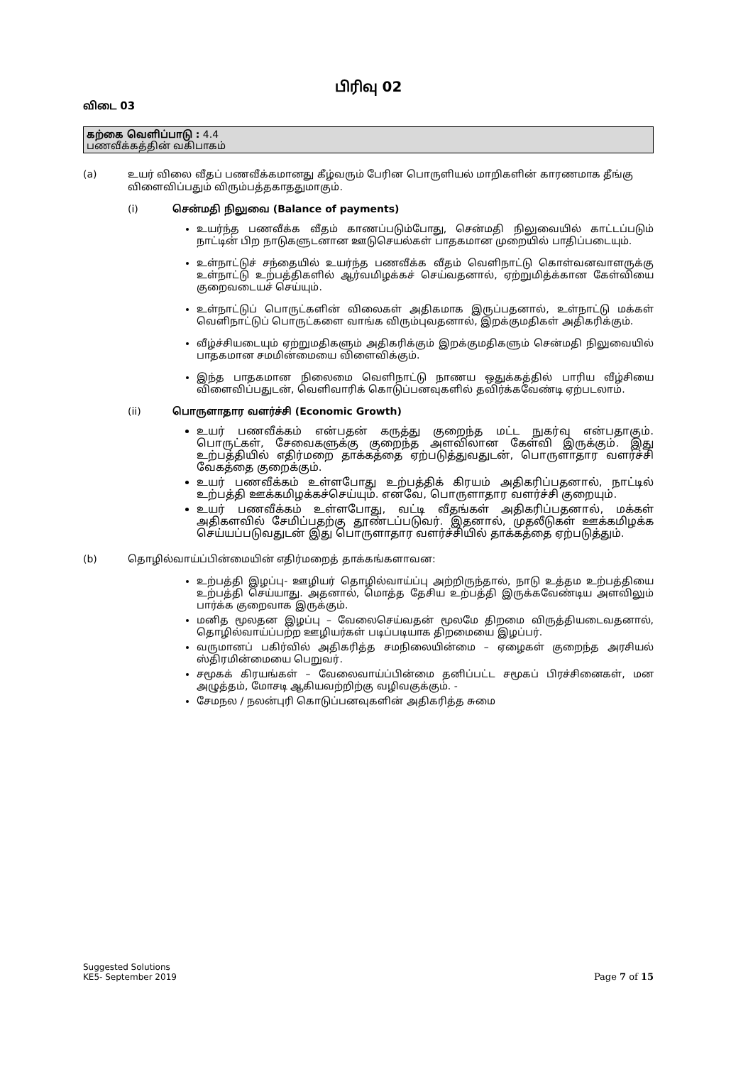பிரிவு 02
விடை 03
கற்கை வெளிப்பாடு : 4.4
பணவீக்கத்தின் வகிபாகம்
(a) உயர் விலை வீதப் பணவீக்கமானது கீழ்வரும் பேரின பொருளியல் மாறிகளின் காரணமாக தீங்கு விளைவிப்பதும் விரும்பத்தகாததுமாகும்.
(i) சென்மதி நிலுவை (Balance of payments)
உயர்ந்த பணவீக்க வீதம் காணப்படும்போது, சென்மதி நிலுவையில் காட்டப்படும் நாட்டின் பிற நாடுகளுடனான ஊடுசெயல்கள் பாதகமான முறையில் பாதிப்படையும்.
உள்நாட்டுச் சந்தையில் உயர்ந்த பணவீக்க வீதம் வெளிநாட்டு கொள்வனவாளருக்கு உள்நாட்டு உற்பத்திகளில் ஆர்வமிழக்கச் செய்வதனால், ஏற்றுமித்க்கான கேள்வியை குறைவடையச் செய்யும்.
உள்நாட்டுப் பொருட்களின் விலைகள் அதிகமாக இருப்பதனால், உள்நாட்டு மக்கள் வெளிநாட்டுப் பொருட்களை வாங்க விரும்புவதனால், இறக்குமதிகள் அதிகரிக்கும்.
வீழ்ச்சியடையும் ஏற்றுமதிகளும் அதிகரிக்கும் இறக்குமதிகளும் சென்மதி நிலுவையில் பாதகமான சமமின்மையை விளைவிக்கும்.
இந்த பாதகமான நிலைமை வெளிநாட்டு நாணய ஒதுக்கத்தில் பாரிய வீழ்சியை விளைவிப்பதுடன், வெளிவாரிக் கொடுப்பனவுகளில் தவிர்க்கவேண்டி ஏற்படலாம்.
(ii) பொருளாதார வளர்ச்சி (Economic Growth)
உயர் பணவீக்கம் என்பதன் கருத்து குறைந்த மட்ட நுகர்வு என்பதாகும். பொருட்கள், சேவைகளுக்கு குறைந்த அளவிலான கேள்வி இருக்கும். இது உற்பத்தியில் எதிர்மறை தாக்கத்தை ஏற்படுத்துவதுடன், பொருளாதார வளர்ச்சி வேகத்தை குறைக்கும்.
உயர் பணவீக்கம் உள்ளபோது உற்பத்திக் கிரயம் அதிகரிப்பதனால், நாட்டில் உற்பத்தி ஊக்கமிழக்கச்செய்யும். எனவே, பொருளாதார வளர்ச்சி குறையும்.
உயர் பணவீக்கம் உள்ளபோது, வட்டி வீதங்கள் அதிகரிப்பதனால், மக்கள் அதிகளவில் சேமிப்பதற்கு தூண்டப்படுவர். இதனால், முதலீடுகள் ஊக்கமிழக்க செய்யப்படுவதுடன் இது பொருளாதார வளர்ச்சியில் தாக்கத்தை ஏற்படுத்தும்.
(b) தொழில்வாய்ப்பின்மையின் எதிர்மறைத் தாக்கங்களாவன:
உற்பத்தி இழப்பு- ஊழியர் தொழில்வாய்ப்பு அற்றிருந்தால், நாடு உத்தம உற்பத்தியை உற்பத்தி செய்யாது. அதனால், மொத்த தேசிய உற்பத்தி இருக்கவேண்டிய அளவிலும் பார்க்க குறைவாக இருக்கும்.
மனித மூலதன இழப்பு – வேலைசெய்வதன் மூலமே திறமை விருத்தியடைவதனால், தொழில்வாய்ப்பற்ற ஊழியர்கள் படிப்படியாக திறமையை இழப்பர்.
வருமானப் பகிர்வில் அதிகரித்த சமநிலையின்மை – ஏழைகள் குறைந்த அரசியல் ஸ்திரமின்மையை பெறுவர்.
சமூகக் கிரயங்கள் – வேலைவாய்ப்பின்மை தனிப்பட்ட சமூகப் பிரச்சினைகள், மன அழுத்தம், மோசடி ஆகியவற்றிற்கு வழிவகுக்கும். -
சேமநல / நலன்புரி கொடுப்பனவுகளின் அதிகரித்த சுமை
Suggested Solutions
KE5- September 2019
Page 7 of 15